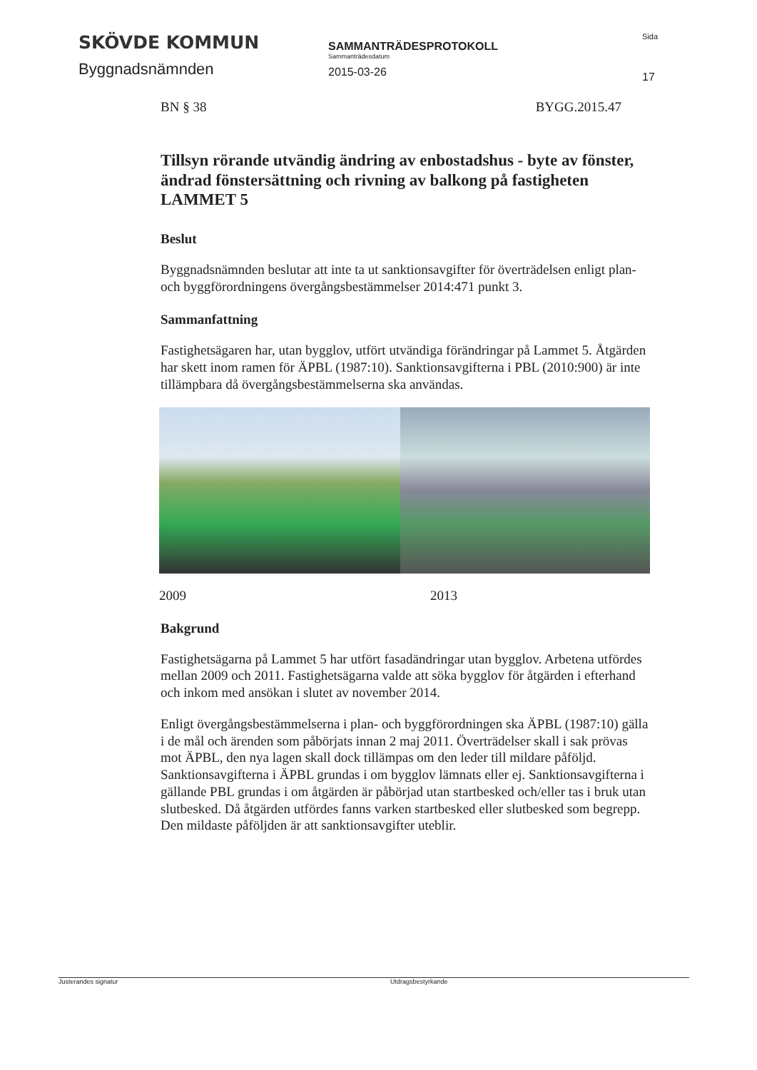SKÖVDE KOMMUN
Byggnadsnämnden
SAMMANTRÄDESPROTOKOLL
Sammanträdesdatum
2015-03-26
Sida
17
BN § 38 BYGG.2015.47
Tillsyn rörande utvändig ändring av enbostadshus - byte av fönster, ändrad fönstersättning och rivning av balkong på fastigheten LAMMET 5
Beslut
Byggnadsnämnden beslutar att inte ta ut sanktionsavgifter för överträdelsen enligt plan- och byggförordningens övergångsbestämmelser 2014:471 punkt 3.
Sammanfattning
Fastighetsägaren har, utan bygglov, utfört utvändiga förändringar på Lammet 5. Åtgärden har skett inom ramen för ÄPBL (1987:10). Sanktionsavgifterna i PBL (2010:900) är inte tillämpbara då övergångsbestämmelserna ska användas.
2009 2013
Bakgrund
Fastighetsägarna på Lammet 5 har utfört fasadändringar utan bygglov. Arbetena utfördes mellan 2009 och 2011. Fastighetsägarna valde att söka bygglov för åtgärden i efterhand och inkom med ansökan i slutet av november 2014.
Enligt övergångsbestämmelserna i plan- och byggförordningen ska ÄPBL (1987:10) gälla i de mål och ärenden som påbörjats innan 2 maj 2011. Överträdelser skall i sak prövas mot ÄPBL, den nya lagen skall dock tillämpas om den leder till mildare påföljd. Sanktionsavgifterna i ÄPBL grundas i om bygglov lämnats eller ej. Sanktionsavgifterna i gällande PBL grundas i om åtgärden är påbörjad utan startbesked och/eller tas i bruk utan slutbesked. Då åtgärden utfördes fanns varken startbesked eller slutbesked som begrepp. Den mildaste påföljden är att sanktionsavgifter uteblir.
Justerandes signatur Utdragsbestyrkande